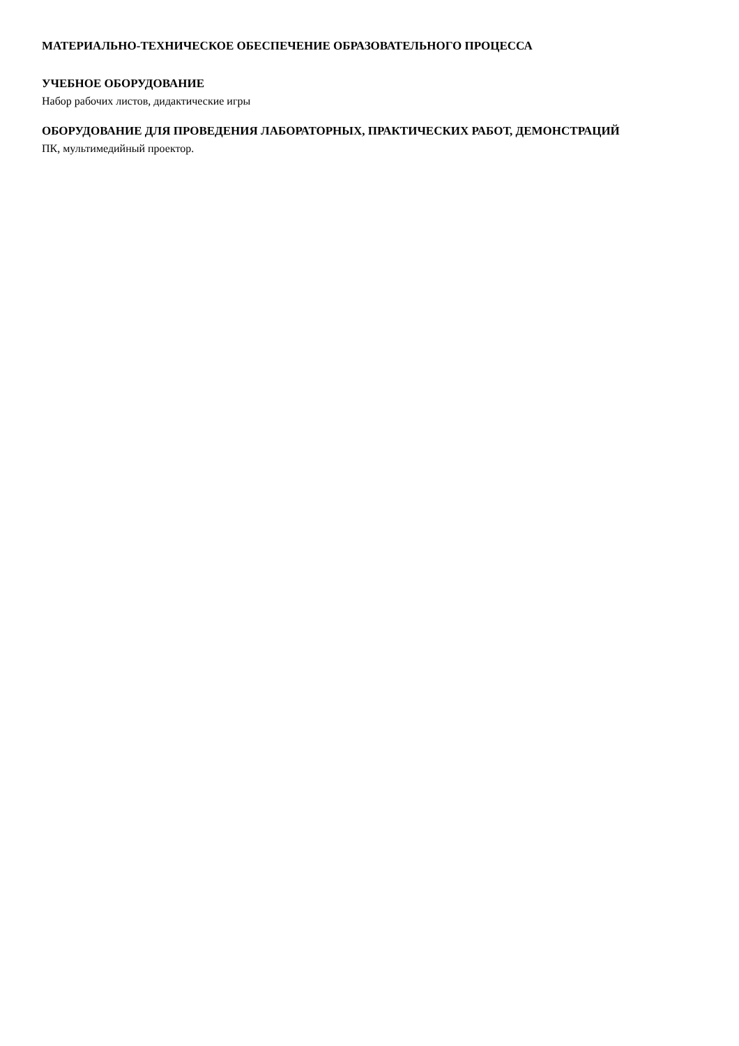МАТЕРИАЛЬНО-ТЕХНИЧЕСКОЕ ОБЕСПЕЧЕНИЕ ОБРАЗОВАТЕЛЬНОГО ПРОЦЕССА
УЧЕБНОЕ ОБОРУДОВАНИЕ
Набор рабочих листов, дидактические игры
ОБОРУДОВАНИЕ ДЛЯ ПРОВЕДЕНИЯ ЛАБОРАТОРНЫХ, ПРАКТИЧЕСКИХ РАБОТ, ДЕМОНСТРАЦИЙ
ПК, мультимедийный проектор.